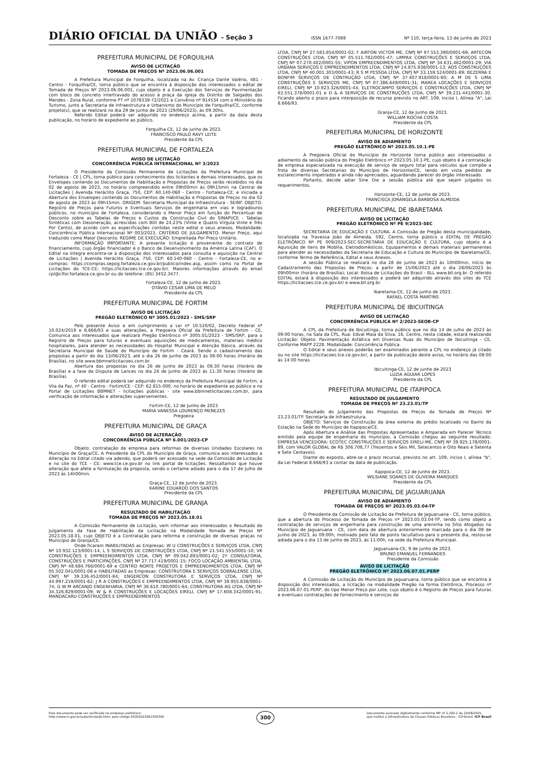DIÁRIO OFICIAL DA UNIÃO - Seção 3
ISSN 1677-7069 Nº 110, terça-feira, 13 de junho de 2023
PREFEITURA MUNICIPAL DE FORQUILHA
AVISO DE LICITAÇÃO
TOMADA DE PREÇOS Nº 2023.06.06.001
A Prefeitura Municipal de Forquilha, localizada na Av. Criança Dante Valério, 481 - Centro - Forquilha/CE, torna público que se encontra à disposição dos interessados o edital de Tomada de Preços Nº 2023.06.06.001, cujo objeto é a Execução dos Serviços de Pavimentação com bloco de concreto intertravado do acesso à praça da igreja do Distrito de Salgados dos Mendes - Zona Rural, conforme PT nº 1078339-72/2021 e Convênio nº 914534 com o Ministério do Turismo, junto a Secretaria de Infraestrutura e Urbanismo do Município de Forquilha/CE, conforme projeto(s), que se realizará no dia 29 de junho de 2023 (29/06/2023), às 09:30hs.
Referido Edital poderá ser adquirido no endereço acima, a partir da data desta publicação, no horário de expediente ao público.
Forquilha-CE, 12 de junho de 2023.
FRANCISCO PAULO RAVY LEITE
Presidente da CPL
PREFEITURA MUNICIPAL DE FORTALEZA
AVISO DE LICITAÇÃO
CONCORRÊNCIA PÚBLICA INTERNACIONAL Nº 3/2023
O Presidente da Comissão Permanente de Licitações da Prefeitura Municipal de Fortaleza - CE | CPL, torna público para conhecimento dos licitantes e demais interessados, que os Envelopes contendo os Documentos de Habilitação e Propostas de Preços serão recebidos no dia 02 de agosto de 2023, no horário compreendido entre 09h00min às 09h15min na Central de Licitações | Avenida Heráclito Graça, 750, CEP: 60.140-060 - Centro - Fortaleza-CE, e iniciada a Abertura dos Envelopes contendo os Documentos de Habilitação e Propostas de Preços no dia 02 de agosto de 2023 às 09h15min. ORIGEM: Secretaria Municipal da Infraestrutura - SEINF. OBJETO: Registro de Preços para Futuros e Eventuais Serviços de engenharia em vias e logradouros públicos, no município de Fortaleza, considerando o Menor Preço em função do Percentual de Desconto sobre as Tabelas de Preços e Custos da Construção Civil do SINAPI/CE - Tabelas Sintéticas com Desoneração, acrescidas com BDI de 24,23% (Vinte e Quatro Vírgula Vinte e Três Por Cento), de acordo com as especificações contidas neste edital e seus anexos. Modalidade: Concorrência Pública Internacional Nº 003/2023. CRITÉRIO DE JULGAMENTO: Menor Preço, aqui traduzido como Maior Desconto. REGIME DE EXECUÇÃO: Empreitada Por Preço Unitário.
INFORMAÇÃO IMPORTANTE: A presente licitação é proveniente do contrato de financiamento, cujo órgão financiador é o Banco de Desenvolvimento da América Latina (CAF). O Edital na íntegra encontra-se à disposição dos interessados para consulta e aquisição na Central de Licitações | Avenida Heráclito Graça, 750, CEP: 60.140-060 - Centro - Fortaleza-CE, no e-compras: https://compras.sepog.fortaleza.ce.gov.br/publico/index.asp, assim como no Portal de Licitações do TCE-CE: https://licitacoes.tce.ce.gov.br/. Maiores informações através do email cpl@clfor.fortaleza.ce.gov.br ou do telefone: (85) 3452.3477.
Fortaleza-CE, 12 de junho de 2023.
OTÁVIO CESAR LIMA DE MELO
Presidente da CPL
PREFEITURA MUNICIPAL DE FORTIM
AVISO DE LICITAÇÃO
PREGÃO ELETRÔNICO Nº 3005.01/2023 - SMS/SRP
Pelo presente Aviso e em cumprimento a Lei nº 10.520/02, Decreto Federal nº 10.024/2019 e 8.666/93 e suas alterações, a Pregoeira Oficial da Prefeitura de Fortim - CE, Comunica aos interessados que realizará Pregão Eletrônico nº 3005.01/2023 - SMS/SRP, para o Registro de Preços para futuras e eventuais aquisições de medicamentos, materiais médico hospitalares, para atender as necessidades do Hospital Municipal e Atenção Básica, através da Secretaria Municipal de Saúde do Município de Fortim - Ceará. Sendo o cadastramento das propostas a partir do dia 13/06/2023, até o dia 26 de Junho de 2023 às 08:00 horas (Horário de Brasília), no site www.bbmnetlicitacoes.com.br.
Abertura das propostas no dia 26 de Junho de 2023 às 08:30 horas (Horário de Brasília) e a fase da Disputa de Lances no dia 26 de Junho de 2023 às 11:30 horas (Horário de Brasília).
O referido edital poderá ser adquirido no endereço da Prefeitura Municipal de Fortim, a Vila da Paz, nº 40 - Centro - Fortim/CE - CEP: 62.815-000, no horário de expediente ao público e no Portal de Licitações BBMNET - licitações públicas - site www.bbmnetlicitacoes.com.br, para verificação de informação e alterações supervenientes.
Fortim-CE, 12 de Junho de 2023
MARIA VANESSA LOURENÇO MENEZES
Pregoeira
PREFEITURA MUNICIPAL DE GRAÇA
AVISO DE ALTERAÇÃO
CONCORRÊNCIA PÚBLICA Nº 6.001/2023-CP
Objeto: contratação de empresa para reformas de diversas Unidades Escolares no Município de Graça/CE. A Presidente da CPL do Município de Graça, comunica aos interessados a Alteração no Edital citado via adendo, que poderá ser acessado na sede da Comissão de Licitação e no site do TCE - CE: www.tce.ce.gov.br no link portal de licitações. Ressaltamos que houve alteração que afete a formulação da proposta, sendo o certame adiado para o dia 17 de Julho de 2023 às 14h00min.
Graça-CE, 12 de Junho de 2023.
KARINE EDUARDO DOS SANTOS
Presidente da CPL
PREFEITURA MUNICIPAL DE GRANJA
RESULTADO DE HABILITAÇÃO
TOMADA DE PREÇOS Nº 2023.05.18.01
A Comissão Permanente de Licitação, vem informar aos interessados o Resultado do Julgamento da Fase de Habilitação da Licitação na Modalidade Tomada de Preços Nº 2023.05.18.01, cujo OBJETO é a Contratação para reforma e construção de diversas praças no Município de Granja/CE.
Onde ficaram INABILITADAS as Empresas: W U CONSTRUÇÕES E SERVIÇOS LTDA, CNPJ Nº 10.932.123/0001-14; L S SERVIÇOS DE CONSTRUÇÕES LTDA, CNPJ Nº 21.541.555/0001-10; VK CONSTRUÇÕES E EMPREENDIMENTOS LTDA, CNPJ Nº 09.042.893/0001-02; 2Y CONSULTORIA, CONSTRUÇÕES E PARTICIPAÇÕES, CNPJ Nº 27.717.419/0001-15; FOCO LOCAÇÃO AMBIENTAL LTDA, CNPJ Nº 48.684.766/0001-69 e CENTRO NORTE PROJETOS E EMPREENDIMENTOS LTDA, CNPJ Nº 05.502.041/0001-08 e HABILITADAS as Empresas: CONSTRUTORA E SERVIÇOS SOBRALENSE LTDA, CNPJ Nº 39.336.452/0001-84; ENGERCON CONSTRUTORA E SERVIÇOS LTDA, CNPJ Nº 44.997.219/0001-82; J R A CONSTRUÇÕES E EMPREENDIMENTOS LTDA, CNPJ Nº 39.955.838/0001-74; G W M ARCANJO ENGENHARIA, CNPJ Nº 38.610.780/0001-64; CONSTRUTORA AG LTDA, CNPJ Nº 34.326.829/0001-09; W & R CONSTRUÇÕES E LOCAÇÕES EIRELI, CNPJ Nº 17.608.342/0001-91; MANDACARU CONSTRUÇÕES E EMPREENDIMENTOS
LTDA, CNPJ Nº 27.583.854/0001-02; F AIRTON VICTOR ME, CNPJ Nº 97.553.390/0001-69; ARTECON CONSTRUÇÕES LTDA, CNPJ Nº 05.511.782/0001-47; LIMPAX CONSTRUÇÕES E SERVIÇOS LTDA, CNPJ Nº 07.270.402/0001-55; VIPON EMPREENDIMENTOS LTDA, CNPJ Nº 34.631.462/0001-29; VIA URBANA SERVIÇOS E EMPREENDIMENTOS LTDA, CNPJ Nº 24.875.938/0001-13; AOS CONSTRUÇÕES LTDA, CNPJ Nº 40.001.303/0001-43; R S M PESSOA LTDA, CNPJ Nº 33.159.524/0001-89; BEZERRA E BONFIM SERVIÇOS DE CONTRUÇÃO LTDA, CNPJ Nº 37.407.918/0001-60; A M DE S LIMA CONSTRUÇÕES E SERVIÇOS ME, CNPJ Nº 07.386.649/0001-31; MAREA LOCAÇÕES E SERVIÇOS EIRELI, CNPJ Nº 10.923.326/0001-44; ELETROCAMPO SERVIÇOS E CONSTRUÇÕES LTDA, CNPJ Nº 63.551.378/0001-01 e D & A SERVIÇOS DE CONSTRUÇÕES LTDA, CNPJ Nº 39.231.441/0001-30. Ficando aberto o prazo para interposição de recurso previsto no ART. 109, Inciso I, Alínea "A", Lei 8.666/93.
Granja-CE, 12 de Junho de 2023.
WILLIAM ROCHA COSTA
Presidente da CPL
PREFEITURA MUNICIPAL DE HORIZONTE
AVISO DE ADIAMENTO
PREGÃO ELETRÔNICO Nº 2023.05.10.1-PE
A Pregoeira Oficial do Município de Horizonte torna público aos interessados o adiamento da sessão pública do Pregão Eletrônico nº 2023.05.10.1-PE, cujo objeto é a contratação de empresa especializada na execução de serviço de seguro total para veículos que compõe a frota de diversas Secretarias do Município de Horizonte/CE, tendo em vista pedidos de esclarecimento impetrados e ainda não apreciados, aguardando parecer do órgão interessado.
Portanto, decide adiar Sine Die a sessão pública até que sejam julgados os requerimentos.
Horizonte-CE, 12 de junho de 2023.
FRANCISCA JORANGELA BARBOSA ALMEIDA
PREFEITURA MUNICIPAL DE IBARETAMA
AVISO DE LICITAÇÃO
PREGÃO ELETRÔNICO Nº PE 9/2023-SEC
SECRETARIA DE EDUCAÇÃO E CULTURA. A Comissão de Pregão desta municipalidade, localizada na Travessa João de Almeida, 592, Centro, torna público o EDITAL DE PREGÃO ELETRÔNICO Nº PE 009/2023-SEC-SECRETARIA DE EDUCAÇÃO E CULTURA, cujo objeto é a Aquisição de itens de Mobília, Eletrodomésticos, Equipamentos e demais materiais permanentes para atender as necessidades da Secretaria de Educação e Cultura do Município de Ibaretama/CE, conforme Termo de Referência, Edital e seus Anexos.
A sessão Pública se realizará no dia 28 de junho de 2023 às 10h00min. Início de Cadastramento das Propostas de Preços: a partir de 15/06/2023 até o dia 28/06/2023 às 09h00min (horário de Brasília); Local: Bolsa de Licitações do Brasil - BLL www.bll.org.br. O referido EDITAL estará à disposição dos interessados e poderá ser adquirido através dos sites do TCE https://licitacoes.tce.ce.gov.br/ e www.bll.org.br.
Ibaretama-CE, 12 de junho de 2023.
RAFAEL COSTA MARTINS
PREFEITURA MUNICIPAL DE IBICUITINGA
AVISO DE LICITAÇÃO
CONCORRÊNCIA PÚBLICA Nº 2/2023-SEOB-CP
A CPL da Prefeitura de Ibicuitinga, torna público que no dia 14 de julho de 2023 às 09:00 horas, na Sala da CPL, Rua: Edval Maia da Silva, 16, Centro, nesta cidade, estará realizando Licitação: Objeto: Pavimentação Asfáltica em Diversas Ruas do Município de Ibicuitinga - CE, Conforme MAPP 2228. Modalidade: Concorrência Pública.
O Edital e seus anexos poderão ser examinados perante a CPL no endereço já citado ou no site https://licitacoes.tce.ce.gov.br/, a partir da publicação deste aviso, no horário das 08:00 às 14:00 horas.
Ibicuitinga-CE, 12 de junho de 2023
LUZIA AGUIAR LOPES
Presidente da CPL
PREFEITURA MUNICIPAL DE ITAPIPOCA
RESULTADO DE JULGAMENTO
TOMADA DE PREÇOS Nº 23.23.01/TP
Resultado do Julgamento das Propostas de Preços da Tomada de Preços Nº 23.23.01/TP. Secretaria de Infraestrutura.
OBJETO: Serviços de Construção da área externa do prédio localizado no Bairro da Estação na Sede do Município de Itapipoca/CE.
Após Abertura e Análise das Propostas Apresentadas e Amparada em Parecer Técnico emitido pela equipe de engenharia do município, a Comissão chegou ao seguinte resultado: EMPRESA VENCEDORA: ECOTEC CONSTRUÇÕES E SERVIÇOS EIRELI-ME, CNPJ Nº 39.925.178/0001-89, com VALOR GLOBAL de R$ 306.708,77 (Trezentos e Seis Mil, Setecentos e Oito Reais e Setenta e Sete Centavos).
Diante do exposto, abre-se o prazo recursal, previsto no art. 109, inciso I, alínea "b", da Lei Federal 8.666/93 a contar da data de publicação.
Itapipoca-CE, 12 de Junho de 2023.
WILSIANE SOARES DE OLIVEIRA MARQUES
Presidente da CPL
PREFEITURA MUNICIPAL DE JAGUARUANA
AVISO DE ADIAMENTO
TOMADA DE PREÇOS Nº 2023.05.03.04-TP
O Presidente da Comissão de Licitação da Prefeitura de Jaguaruana - CE, torna público, que a abertura do Processo de Tomada de Preços nº 2023.05.03.04-TP, tendo como objeto a contratação de serviços de engenharia para construção de uma areninha no Sítio Afogados no Município de Jaguaruana - CE, com data de abertura anteriormente marcada para o dia 09 de junho de 2023, às 09:00h, motivado pelo fato de ponto facultativo para o presente dia, restou-se adiada para o dia 13 de junho de 2023, às 11:00h, na sede da Prefeitura Municipal.
Jaguaruana-CE, 9 de junho de 2023.
BRUNO EMANUEL FERNANDES
Presidente da Comissão
AVISO DE LICITAÇÃO
PREGÃO ELETRÔNICO Nº 2023.06.07.01.PERP
A Comissão de Licitação do Município de Jaguaruana, torna público que se encontra à disposição dos interessados, a licitação na modalidade Pregão na forma Eletrônica, Processo nº 2023.06.07.01.PERP, do tipo Menor Preço por Lote, cujo objeto é o Registro de Preços para futuras e eventuais contratações de fornecimento e serviços de
Este documento pode ser verificado no endereço eletrônico
http://www.in.gov.br/autenticidade.html, pelo código 05302023061300300 300 Documento assinado digitalmente conforme MP nº 2.200-2 de 24/08/2001,
que institui a Infraestrutura de Chaves Públicas Brasileira - ICP-Brasil. ICP Brasil